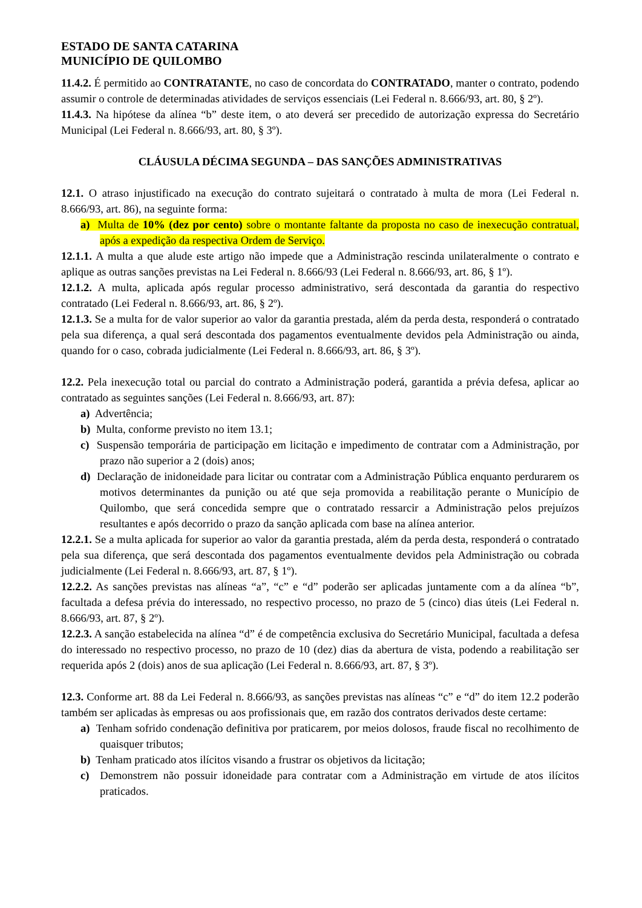ESTADO DE SANTA CATARINA
MUNICÍPIO DE QUILOMBO
11.4.2. É permitido ao CONTRATANTE, no caso de concordata do CONTRATADO, manter o contrato, podendo assumir o controle de determinadas atividades de serviços essenciais (Lei Federal n. 8.666/93, art. 80, § 2º).
11.4.3. Na hipótese da alínea “b” deste item, o ato deverá ser precedido de autorização expressa do Secretário Municipal (Lei Federal n. 8.666/93, art. 80, § 3º).
CLÁUSULA DÉCIMA SEGUNDA – DAS SANÇÕES ADMINISTRATIVAS
12.1. O atraso injustificado na execução do contrato sujeitará o contratado à multa de mora (Lei Federal n. 8.666/93, art. 86), na seguinte forma:
a) Multa de 10% (dez por cento) sobre o montante faltante da proposta no caso de inexecução contratual, após a expedição da respectiva Ordem de Serviço.
12.1.1. A multa a que alude este artigo não impede que a Administração rescinda unilateralmente o contrato e aplique as outras sanções previstas na Lei Federal n. 8.666/93 (Lei Federal n. 8.666/93, art. 86, § 1º).
12.1.2. A multa, aplicada após regular processo administrativo, será descontada da garantia do respectivo contratado (Lei Federal n. 8.666/93, art. 86, § 2º).
12.1.3. Se a multa for de valor superior ao valor da garantia prestada, além da perda desta, responderá o contratado pela sua diferença, a qual será descontada dos pagamentos eventualmente devidos pela Administração ou ainda, quando for o caso, cobrada judicialmente (Lei Federal n. 8.666/93, art. 86, § 3º).
12.2. Pela inexecução total ou parcial do contrato a Administração poderá, garantida a prévia defesa, aplicar ao contratado as seguintes sanções (Lei Federal n. 8.666/93, art. 87):
a) Advertência;
b) Multa, conforme previsto no item 13.1;
c) Suspensão temporária de participação em licitação e impedimento de contratar com a Administração, por prazo não superior a 2 (dois) anos;
d) Declaração de inidoneidade para licitar ou contratar com a Administração Pública enquanto perdurarem os motivos determinantes da punição ou até que seja promovida a reabilitação perante o Município de Quilombo, que será concedida sempre que o contratado ressarcir a Administração pelos prejuízos resultantes e após decorrido o prazo da sanção aplicada com base na alínea anterior.
12.2.1. Se a multa aplicada for superior ao valor da garantia prestada, além da perda desta, responderá o contratado pela sua diferença, que será descontada dos pagamentos eventualmente devidos pela Administração ou cobrada judicialmente (Lei Federal n. 8.666/93, art. 87, § 1º).
12.2.2. As sanções previstas nas alíneas “a”, “c” e “d” poderão ser aplicadas juntamente com a da alínea “b”, facultada a defesa prévia do interessado, no respectivo processo, no prazo de 5 (cinco) dias úteis (Lei Federal n. 8.666/93, art. 87, § 2º).
12.2.3. A sanção estabelecida na alínea “d” é de competência exclusiva do Secretário Municipal, facultada a defesa do interessado no respectivo processo, no prazo de 10 (dez) dias da abertura de vista, podendo a reabilitação ser requerida após 2 (dois) anos de sua aplicação (Lei Federal n. 8.666/93, art. 87, § 3º).
12.3. Conforme art. 88 da Lei Federal n. 8.666/93, as sanções previstas nas alíneas “c” e “d” do item 12.2 poderão também ser aplicadas às empresas ou aos profissionais que, em razão dos contratos derivados deste certame:
a) Tenham sofrido condenação definitiva por praticarem, por meios dolosos, fraude fiscal no recolhimento de quaisquer tributos;
b) Tenham praticado atos ilícitos visando a frustrar os objetivos da licitação;
c) Demonstrem não possuir idoneidade para contratar com a Administração em virtude de atos ilícitos praticados.